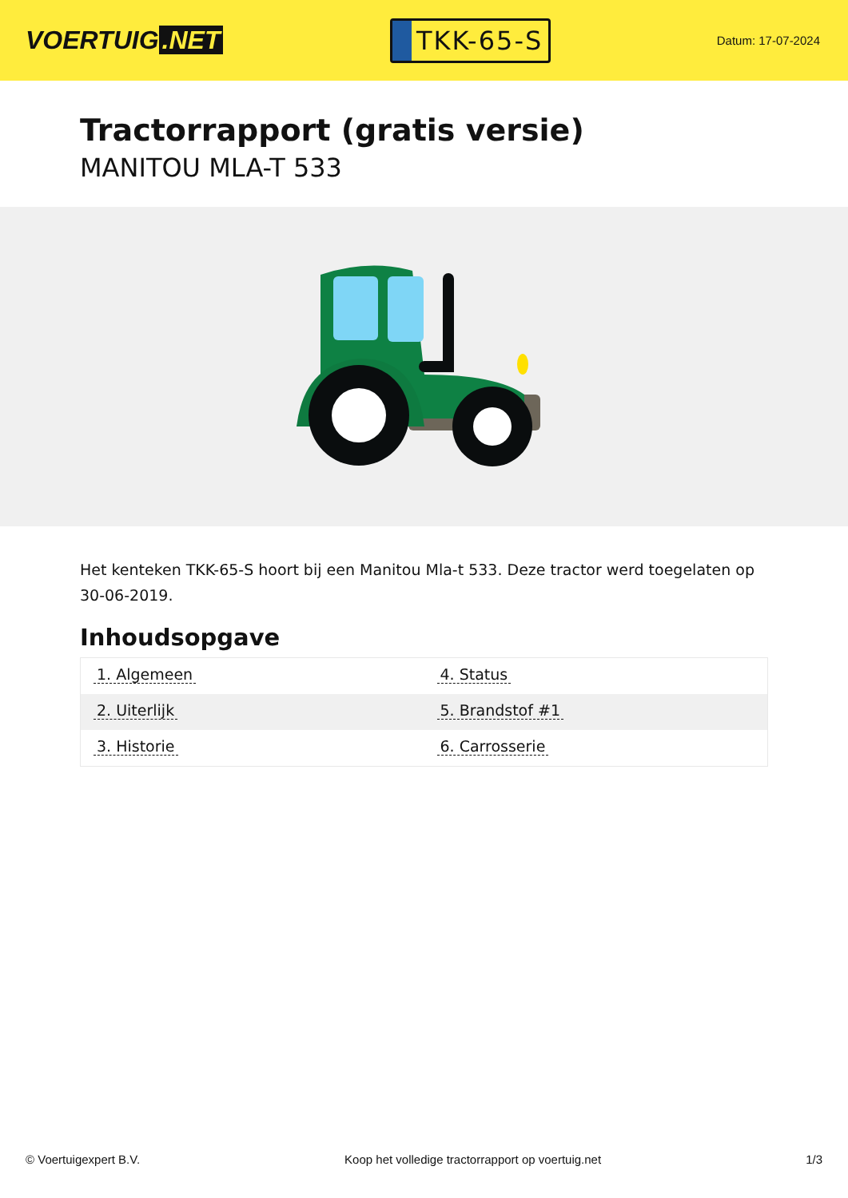VOERTUIG.NET
TKK-65-S
Datum: 17-07-2024
Tractorrapport (gratis versie)
MANITOU MLA-T 533
Het kenteken TKK-65-S hoort bij een Manitou Mla-t 533. Deze tractor werd toegelaten op 30-06-2019.
Inhoudsopgave
| 1. Algemeen | 4. Status |
| 2. Uiterlijk | 5. Brandstof #1 |
| 3. Historie | 6. Carrosserie |
© Voertuigexpert B.V. Koop het volledige tractorrapport op voertuig.net 1/3